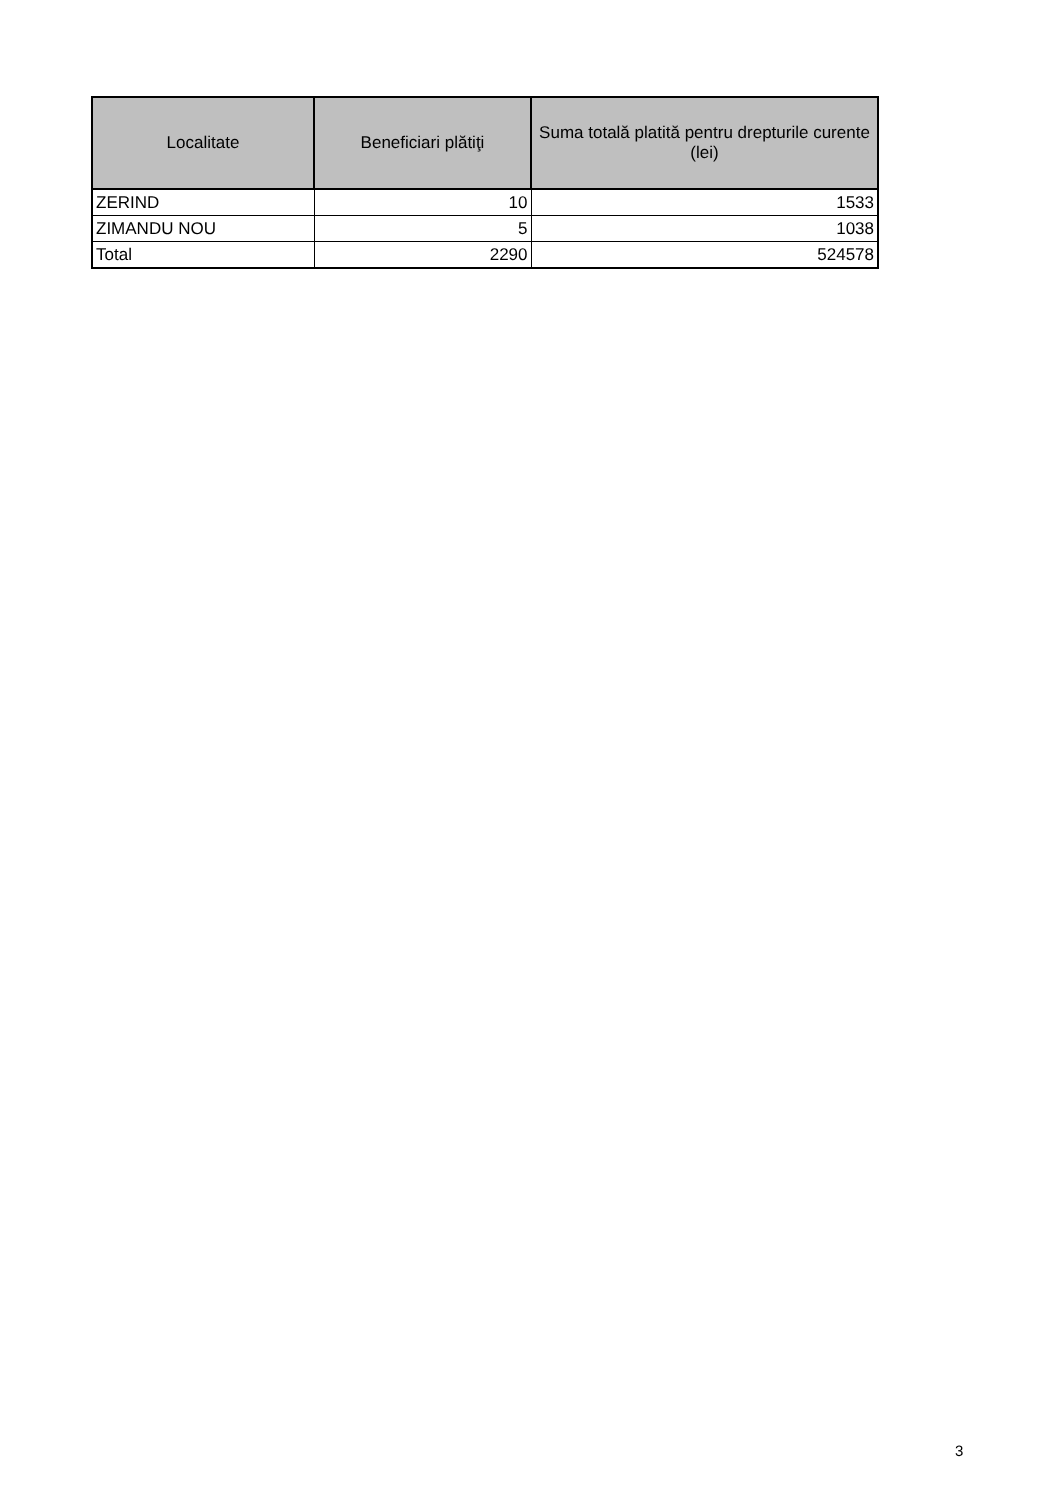| Localitate | Beneficiari plătiţi | Suma totală platită pentru drepturile curente (lei) |
| --- | --- | --- |
| ZERIND | 10 | 1533 |
| ZIMANDU NOU | 5 | 1038 |
| Total | 2290 | 524578 |
3